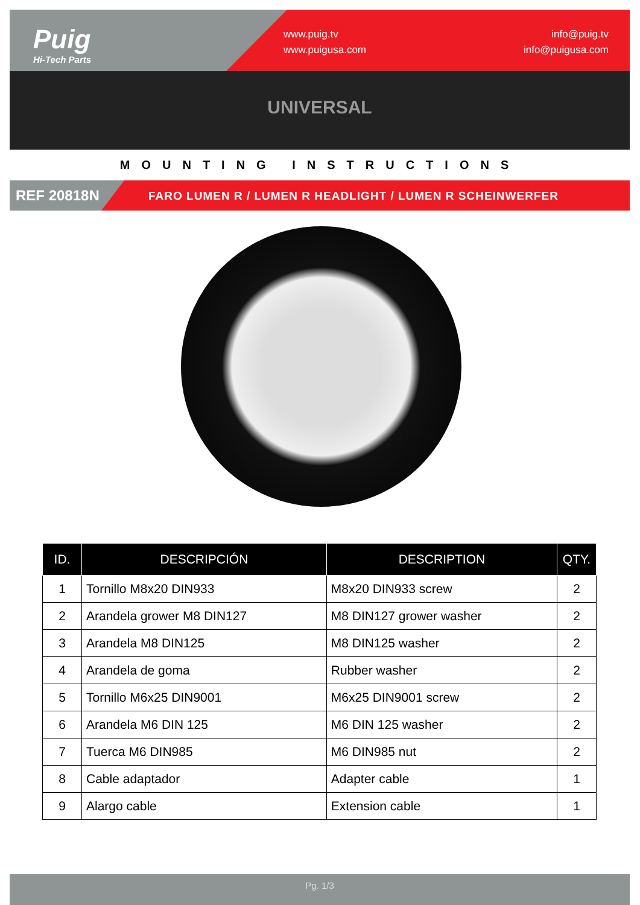Puig
Hi-Tech Parts
www.puig.tv
www.puigusa.com
info@puig.tv
info@puigusa.com
UNIVERSAL
MOUNTING INSTRUCTIONS
REF 20818N FARO LUMEN R / LUMEN R HEADLIGHT / LUMEN R SCHEINWERFER
| ID. | DESCRIPCIÓN | DESCRIPTION | QTY. |
| --- | --- | --- | --- |
| 1 | Tornillo M8x20 DIN933 | M8x20 DIN933 screw | 2 |
| 2 | Arandela grower M8 DIN127 | M8 DIN127 grower washer | 2 |
| 3 | Arandela M8 DIN125 | M8 DIN125 washer | 2 |
| 4 | Arandela de goma | Rubber washer | 2 |
| 5 | Tornillo M6x25 DIN9001 | M6x25 DIN9001 screw | 2 |
| 6 | Arandela M6 DIN 125 | M6 DIN 125 washer | 2 |
| 7 | Tuerca M6 DIN985 | M6 DIN985 nut | 2 |
| 8 | Cable adaptador | Adapter cable | 1 |
| 9 | Alargo cable | Extension cable | 1 |
Pg. 1/3